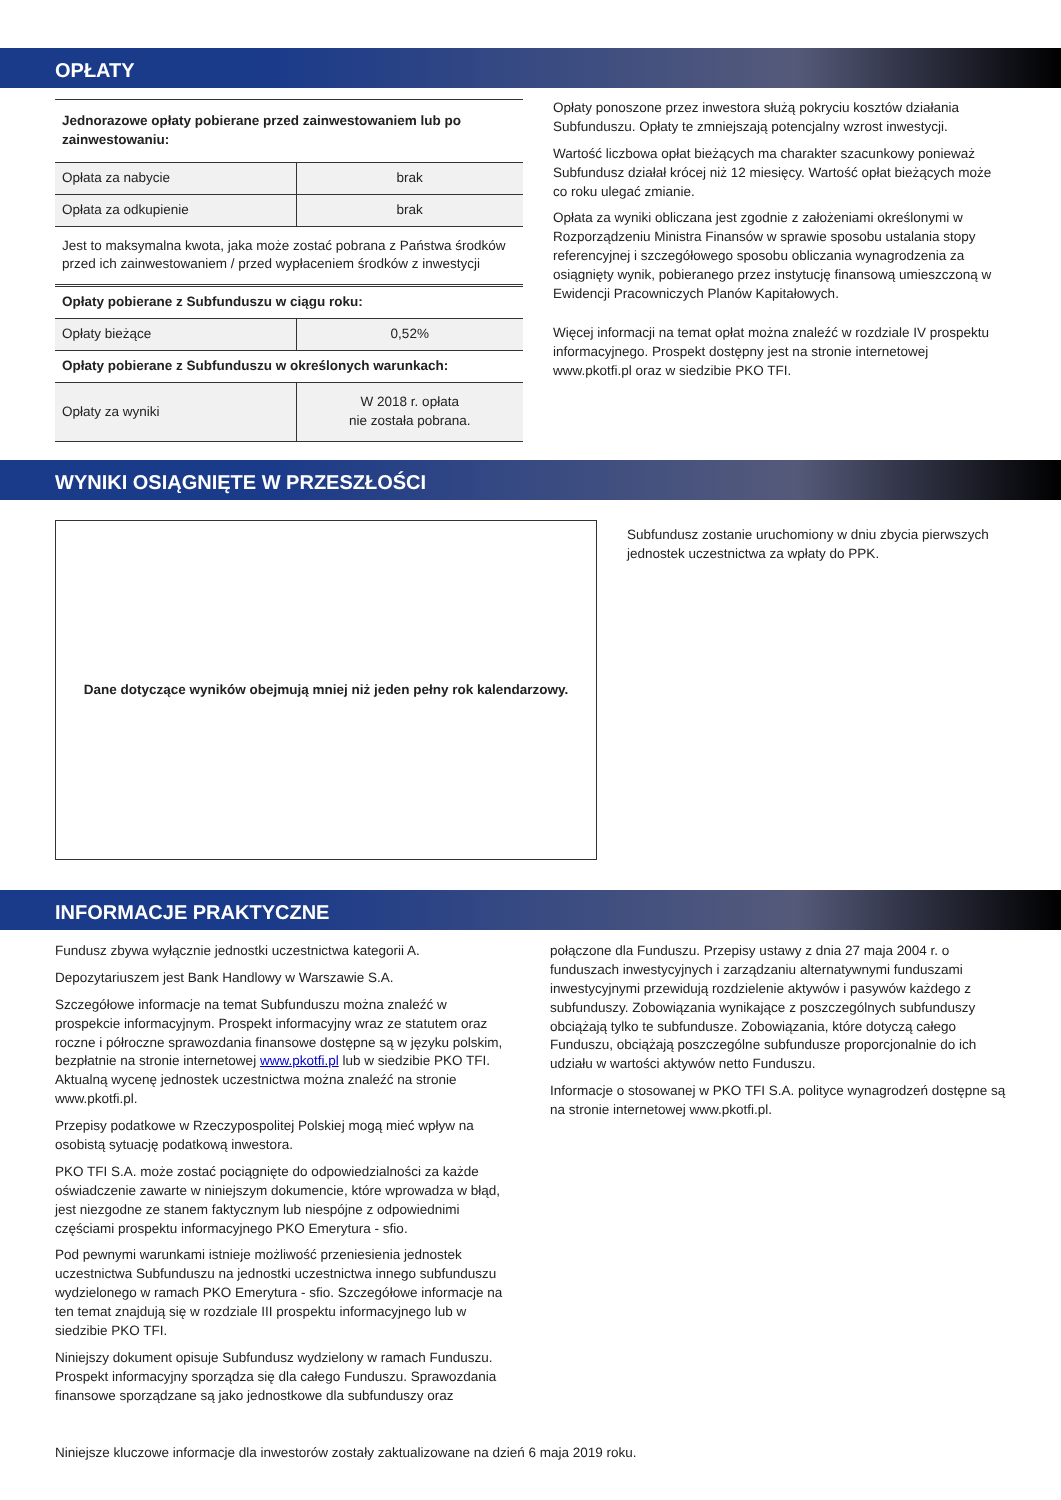OPŁATY
| Jednorazowe opłaty pobierane przed zainwestowaniem lub po zainwestowaniu: | |
| Opłata za nabycie | brak |
| Opłata za odkupienie | brak |
| Jest to maksymalna kwota, jaka może zostać pobrana z Państwa środków przed ich zainwestowaniem / przed wypłaceniem środków z inwestycji | |
| Opłaty pobierane z Subfunduszu w ciągu roku: | |
| Opłaty bieżące | 0,52% |
| Opłaty pobierane z Subfunduszu w określonych warunkach: | |
| Opłaty za wyniki | W 2018 r. opłata nie została pobrana. |
Opłaty ponoszone przez inwestora służą pokryciu kosztów działania Subfunduszu. Opłaty te zmniejszają potencjalny wzrost inwestycji.
Wartość liczbowa opłat bieżących ma charakter szacunkowy ponieważ Subfundusz działał krócej niż 12 miesięcy. Wartość opłat bieżących może co roku ulegać zmianie.
Opłata za wyniki obliczana jest zgodnie z założeniami określonymi w Rozporządzeniu Ministra Finansów w sprawie sposobu ustalania stopy referencyjnej i szczegółowego sposobu obliczania wynagrodzenia za osiągnięty wynik, pobieranego przez instytucję finansową umieszczoną w Ewidencji Pracowniczych Planów Kapitałowych.
Więcej informacji na temat opłat można znaleźć w rozdziale IV prospektu informacyjnego. Prospekt dostępny jest na stronie internetowej www.pkotfi.pl oraz w siedzibie PKO TFI.
WYNIKI OSIĄGNIĘTE W PRZESZŁOŚCI
Dane dotyczące wyników obejmują mniej niż jeden pełny rok kalendarzowy.
Subfundusz zostanie uruchomiony w dniu zbycia pierwszych jednostek uczestnictwa za wpłaty do PPK.
INFORMACJE PRAKTYCZNE
Fundusz zbywa wyłącznie jednostki uczestnictwa kategorii A.
Depozytariuszem jest Bank Handlowy w Warszawie S.A.
Szczegółowe informacje na temat Subfunduszu można znaleźć w prospekcie informacyjnym. Prospekt informacyjny wraz ze statutem oraz roczne i półroczne sprawozdania finansowe dostępne są w języku polskim, bezpłatnie na stronie internetowej www.pkotfi.pl lub w siedzibie PKO TFI. Aktualną wycenę jednostek uczestnictwa można znaleźć na stronie www.pkotfi.pl.
Przepisy podatkowe w Rzeczypospolitej Polskiej mogą mieć wpływ na osobistą sytuację podatkową inwestora.
PKO TFI S.A. może zostać pociągnięte do odpowiedzialności za każde oświadczenie zawarte w niniejszym dokumencie, które wprowadza w błąd, jest niezgodne ze stanem faktycznym lub niespójne z odpowiednimi częściami prospektu informacyjnego PKO Emerytura - sfio.
Pod pewnymi warunkami istnieje możliwość przeniesienia jednostek uczestnictwa Subfunduszu na jednostki uczestnictwa innego subfunduszu wydzielonego w ramach PKO Emerytura - sfio. Szczegółowe informacje na ten temat znajdują się w rozdziale III prospektu informacyjnego lub w siedzibie PKO TFI.
Niniejszy dokument opisuje Subfundusz wydzielony w ramach Funduszu. Prospekt informacyjny sporządza się dla całego Funduszu. Sprawozdania finansowe sporządzane są jako jednostkowe dla subfunduszy oraz
połączone dla Funduszu. Przepisy ustawy z dnia 27 maja 2004 r. o funduszach inwestycyjnych i zarządzaniu alternatywnymi funduszami inwestycyjnymi przewidują rozdzielenie aktywów i pasywów każdego z subfunduszy. Zobowiązania wynikające z poszczególnych subfunduszy obciążają tylko te subfundusze. Zobowiązania, które dotyczą całego Funduszu, obciążają poszczególne subfundusze proporcjonalnie do ich udziału w wartości aktywów netto Funduszu.
Informacje o stosowanej w PKO TFI S.A. polityce wynagrodzeń dostępne są na stronie internetowej www.pkotfi.pl.
Niniejsze kluczowe informacje dla inwestorów zostały zaktualizowane na dzień 6 maja 2019 roku.